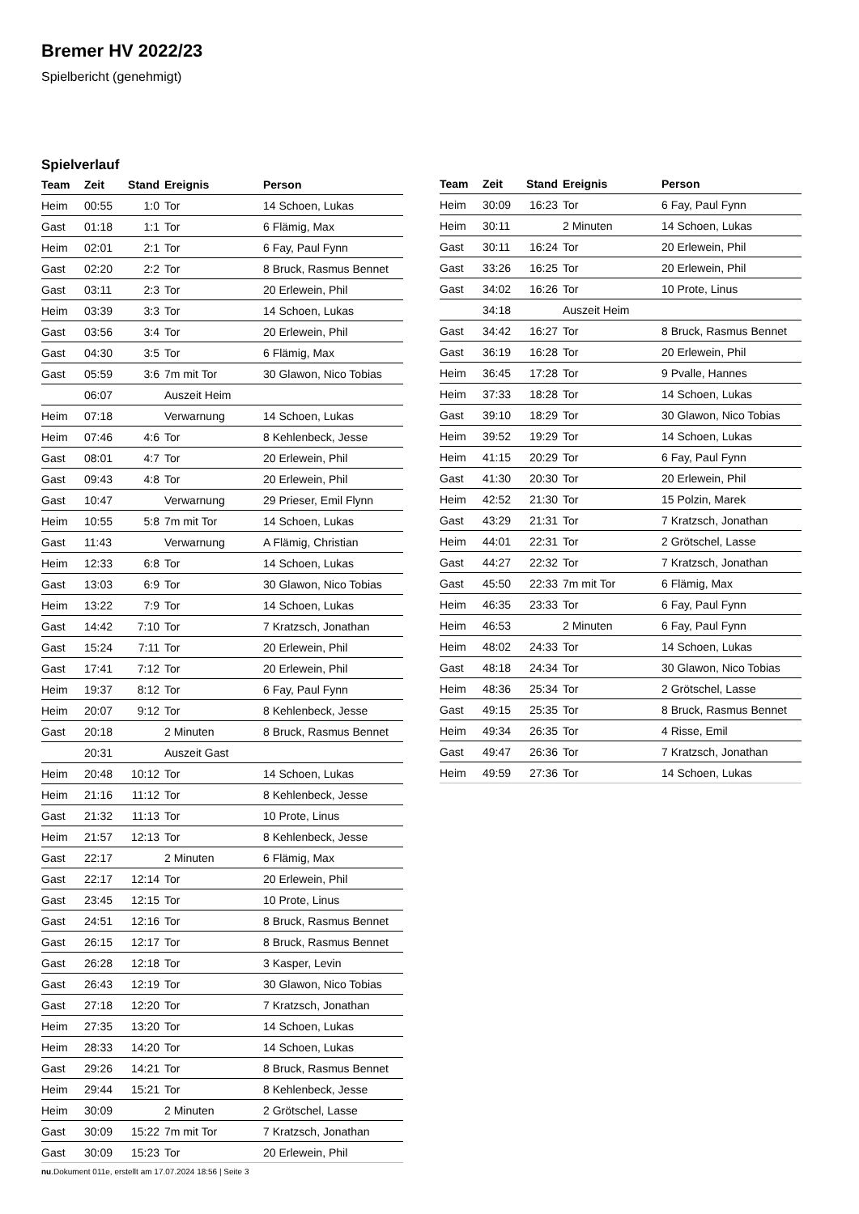Bremer HV 2022/23
Spielbericht (genehmigt)
Spielverlauf
| Team | Zeit | Stand | Ereignis | Person |
| --- | --- | --- | --- | --- |
| Heim | 00:55 | 1:0 | Tor | 14 Schoen, Lukas |
| Gast | 01:18 | 1:1 | Tor | 6 Flämig, Max |
| Heim | 02:01 | 2:1 | Tor | 6 Fay, Paul Fynn |
| Gast | 02:20 | 2:2 | Tor | 8 Bruck, Rasmus Bennet |
| Gast | 03:11 | 2:3 | Tor | 20 Erlewein, Phil |
| Heim | 03:39 | 3:3 | Tor | 14 Schoen, Lukas |
| Gast | 03:56 | 3:4 | Tor | 20 Erlewein, Phil |
| Gast | 04:30 | 3:5 | Tor | 6 Flämig, Max |
| Gast | 05:59 | 3:6 | 7m mit Tor | 30 Glawon, Nico Tobias |
| | 06:07 | | Auszeit Heim | |
| Heim | 07:18 | | Verwarnung | 14 Schoen, Lukas |
| Heim | 07:46 | 4:6 | Tor | 8 Kehlenbeck, Jesse |
| Gast | 08:01 | 4:7 | Tor | 20 Erlewein, Phil |
| Gast | 09:43 | 4:8 | Tor | 20 Erlewein, Phil |
| Gast | 10:47 | | Verwarnung | 29 Prieser, Emil Flynn |
| Heim | 10:55 | 5:8 | 7m mit Tor | 14 Schoen, Lukas |
| Gast | 11:43 | | Verwarnung | A Flämig, Christian |
| Heim | 12:33 | 6:8 | Tor | 14 Schoen, Lukas |
| Gast | 13:03 | 6:9 | Tor | 30 Glawon, Nico Tobias |
| Heim | 13:22 | 7:9 | Tor | 14 Schoen, Lukas |
| Gast | 14:42 | 7:10 | Tor | 7 Kratzsch, Jonathan |
| Gast | 15:24 | 7:11 | Tor | 20 Erlewein, Phil |
| Gast | 17:41 | 7:12 | Tor | 20 Erlewein, Phil |
| Heim | 19:37 | 8:12 | Tor | 6 Fay, Paul Fynn |
| Heim | 20:07 | 9:12 | Tor | 8 Kehlenbeck, Jesse |
| Gast | 20:18 | | 2 Minuten | 8 Bruck, Rasmus Bennet |
| | 20:31 | | Auszeit Gast | |
| Heim | 20:48 | 10:12 | Tor | 14 Schoen, Lukas |
| Heim | 21:16 | 11:12 | Tor | 8 Kehlenbeck, Jesse |
| Gast | 21:32 | 11:13 | Tor | 10 Prote, Linus |
| Heim | 21:57 | 12:13 | Tor | 8 Kehlenbeck, Jesse |
| Gast | 22:17 | | 2 Minuten | 6 Flämig, Max |
| Gast | 22:17 | 12:14 | Tor | 20 Erlewein, Phil |
| Gast | 23:45 | 12:15 | Tor | 10 Prote, Linus |
| Gast | 24:51 | 12:16 | Tor | 8 Bruck, Rasmus Bennet |
| Gast | 26:15 | 12:17 | Tor | 8 Bruck, Rasmus Bennet |
| Gast | 26:28 | 12:18 | Tor | 3 Kasper, Levin |
| Gast | 26:43 | 12:19 | Tor | 30 Glawon, Nico Tobias |
| Gast | 27:18 | 12:20 | Tor | 7 Kratzsch, Jonathan |
| Heim | 27:35 | 13:20 | Tor | 14 Schoen, Lukas |
| Heim | 28:33 | 14:20 | Tor | 14 Schoen, Lukas |
| Gast | 29:26 | 14:21 | Tor | 8 Bruck, Rasmus Bennet |
| Heim | 29:44 | 15:21 | Tor | 8 Kehlenbeck, Jesse |
| Heim | 30:09 | | 2 Minuten | 2 Grötschel, Lasse |
| Gast | 30:09 | 15:22 | 7m mit Tor | 7 Kratzsch, Jonathan |
| Gast | 30:09 | 15:23 | Tor | 20 Erlewein, Phil |
| Team | Zeit | Stand | Ereignis | Person |
| --- | --- | --- | --- | --- |
| Heim | 30:09 | 16:23 | Tor | 6 Fay, Paul Fynn |
| Heim | 30:11 | | 2 Minuten | 14 Schoen, Lukas |
| Gast | 30:11 | 16:24 | Tor | 20 Erlewein, Phil |
| Gast | 33:26 | 16:25 | Tor | 20 Erlewein, Phil |
| Gast | 34:02 | 16:26 | Tor | 10 Prote, Linus |
| | 34:18 | | Auszeit Heim | |
| Gast | 34:42 | 16:27 | Tor | 8 Bruck, Rasmus Bennet |
| Gast | 36:19 | 16:28 | Tor | 20 Erlewein, Phil |
| Heim | 36:45 | 17:28 | Tor | 9 Pvalle, Hannes |
| Heim | 37:33 | 18:28 | Tor | 14 Schoen, Lukas |
| Gast | 39:10 | 18:29 | Tor | 30 Glawon, Nico Tobias |
| Heim | 39:52 | 19:29 | Tor | 14 Schoen, Lukas |
| Heim | 41:15 | 20:29 | Tor | 6 Fay, Paul Fynn |
| Gast | 41:30 | 20:30 | Tor | 20 Erlewein, Phil |
| Heim | 42:52 | 21:30 | Tor | 15 Polzin, Marek |
| Gast | 43:29 | 21:31 | Tor | 7 Kratzsch, Jonathan |
| Heim | 44:01 | 22:31 | Tor | 2 Grötschel, Lasse |
| Gast | 44:27 | 22:32 | Tor | 7 Kratzsch, Jonathan |
| Gast | 45:50 | 22:33 | 7m mit Tor | 6 Flämig, Max |
| Heim | 46:35 | 23:33 | Tor | 6 Fay, Paul Fynn |
| Heim | 46:53 | | 2 Minuten | 6 Fay, Paul Fynn |
| Heim | 48:02 | 24:33 | Tor | 14 Schoen, Lukas |
| Gast | 48:18 | 24:34 | Tor | 30 Glawon, Nico Tobias |
| Heim | 48:36 | 25:34 | Tor | 2 Grötschel, Lasse |
| Gast | 49:15 | 25:35 | Tor | 8 Bruck, Rasmus Bennet |
| Heim | 49:34 | 26:35 | Tor | 4 Risse, Emil |
| Gast | 49:47 | 26:36 | Tor | 7 Kratzsch, Jonathan |
| Heim | 49:59 | 27:36 | Tor | 14 Schoen, Lukas |
nu.Dokument 011e, erstellt am 17.07.2024 18:56 | Seite 3